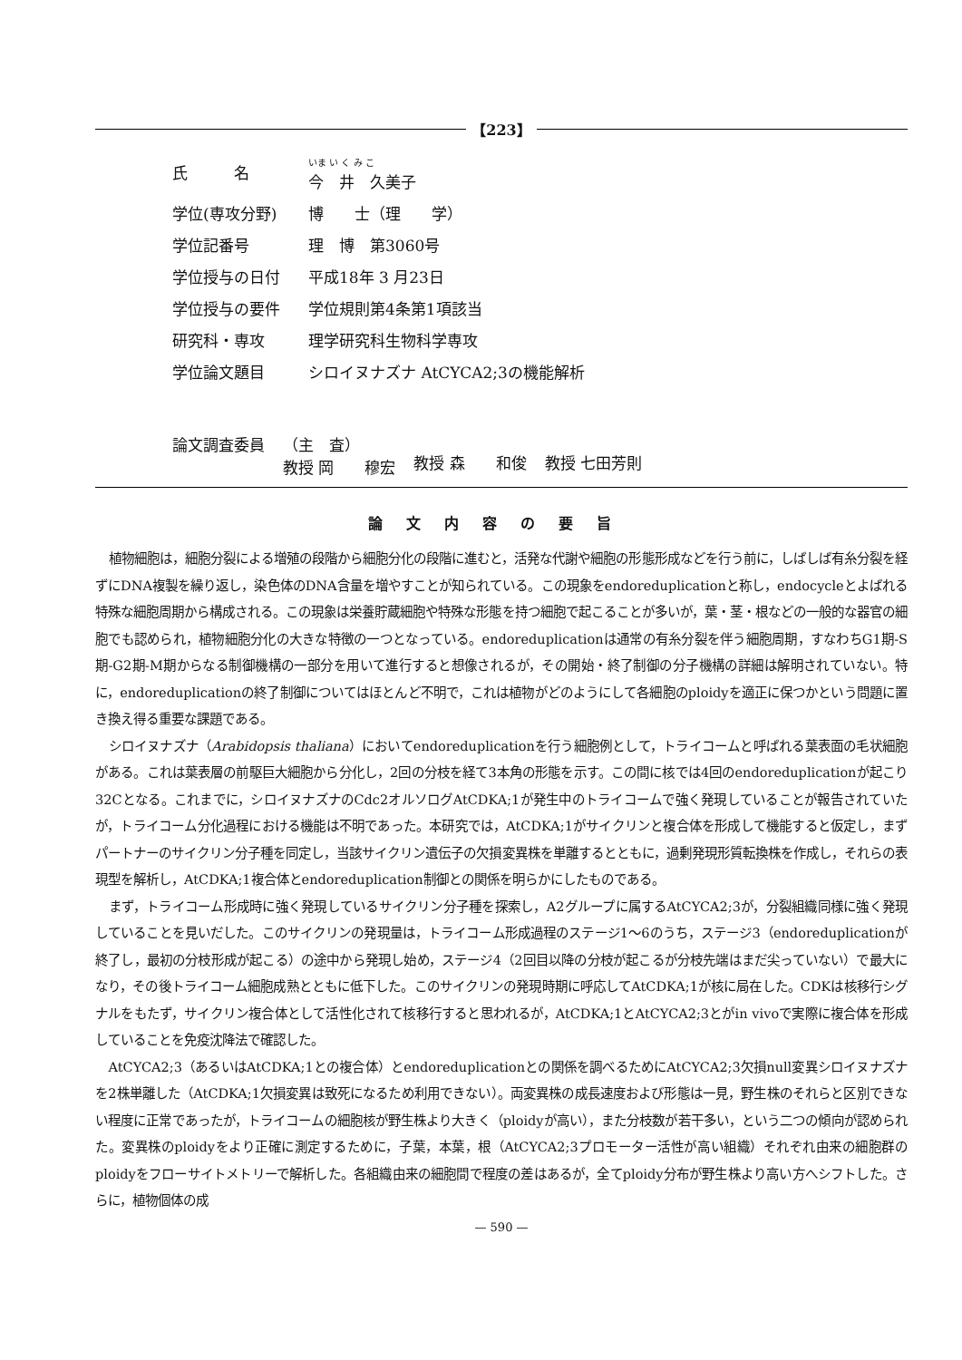【223】
| 氏 名 | いま い く み こ 今 井 久美子 |
| 学位(専攻分野) | 博 士（理 学） |
| 学位記番号 | 理 博 第3060号 |
| 学位授与の日付 | 平成18年 3 月23日 |
| 学位授与の要件 | 学位規則第4条第1項該当 |
| 研究科・専攻 | 理学研究科生物科学専攻 |
| 学位論文題目 | シロイヌナズナ AtCYCA2;3の機能解析 |
論文調査委員 （主　査）
教授 岡　　穆宏
教授 森　　和俊
教授 七田芳則
論文内容の要旨
植物細胞は，細胞分裂による増殖の段階から細胞分化の段階に進むと，活発な代謝や細胞の形態形成などを行う前に，しばしば有糸分裂を経ずにDNA複製を繰り返し，染色体のDNA含量を増やすことが知られている。この現象をendoreduplicationと称し，endocycleとよばれる特殊な細胞周期から構成される。この現象は栄養貯蔵細胞や特殊な形態を持つ細胞で起こることが多いが，葉・茎・根などの一般的な器官の細胞でも認められ，植物細胞分化の大きな特徴の一つとなっている。endoreduplicationは通常の有糸分裂を伴う細胞周期，すなわちG1期-S期-G2期-M期からなる制御機構の一部分を用いて進行すると想像されるが，その開始・終了制御の分子機構の詳細は解明されていない。特に，endoreduplicationの終了制御についてはほとんど不明で，これは植物がどのようにして各細胞のploidyを適正に保つかという問題に置き換え得る重要な課題である。
シロイヌナズナ（Arabidopsis thaliana）においてendoreduplicationを行う細胞例として，トライコームと呼ばれる葉表面の毛状細胞がある。これは葉表層の前駆巨大細胞から分化し，2回の分枝を経て3本角の形態を示す。この間に核では4回のendoreduplicationが起こり32Cとなる。これまでに，シロイヌナズナのCdc2オルソログAtCDKA;1が発生中のトライコームで強く発現していることが報告されていたが，トライコーム分化過程における機能は不明であった。本研究では，AtCDKA;1がサイクリンと複合体を形成して機能すると仮定し，まずパートナーのサイクリン分子種を同定し，当該サイクリン遺伝子の欠損変異株を単離するとともに，過剰発現形質転換株を作成し，それらの表現型を解析し，AtCDKA;1複合体とendoreduplication制御との関係を明らかにしたものである。
まず，トライコーム形成時に強く発現しているサイクリン分子種を探索し，A2グループに属するAtCYCA2;3が，分裂組織同様に強く発現していることを見いだした。このサイクリンの発現量は，トライコーム形成過程のステージ1～6のうち，ステージ3（endoreduplicationが終了し，最初の分枝形成が起こる）の途中から発現し始め，ステージ4（2回目以降の分枝が起こるが分枝先端はまだ尖っていない）で最大になり，その後トライコーム細胞成熟とともに低下した。このサイクリンの発現時期に呼応してAtCDKA;1が核に局在した。CDKは核移行シグナルをもたず，サイクリン複合体として活性化されて核移行すると思われるが，AtCDKA;1とAtCYCA2;3とがin vivoで実際に複合体を形成していることを免疫沈降法で確認した。
AtCYCA2;3（あるいはAtCDKA;1との複合体）とendoreduplicationとの関係を調べるためにAtCYCA2;3欠損null変異シロイヌナズナを2株単離した（AtCDKA;1欠損変異は致死になるため利用できない）。両変異株の成長速度および形態は一見，野生株のそれらと区別できない程度に正常であったが，トライコームの細胞核が野生株より大きく（ploidyが高い），また分枝数が若干多い，という二つの傾向が認められた。変異株のploidyをより正確に測定するために，子葉，本葉，根（AtCYCA2;3プロモーター活性が高い組織）それぞれ由来の細胞群のploidyをフローサイトメトリーで解析した。各組織由来の細胞間で程度の差はあるが，全てploidy分布が野生株より高い方へシフトした。さらに，植物個体の成
— 590 —